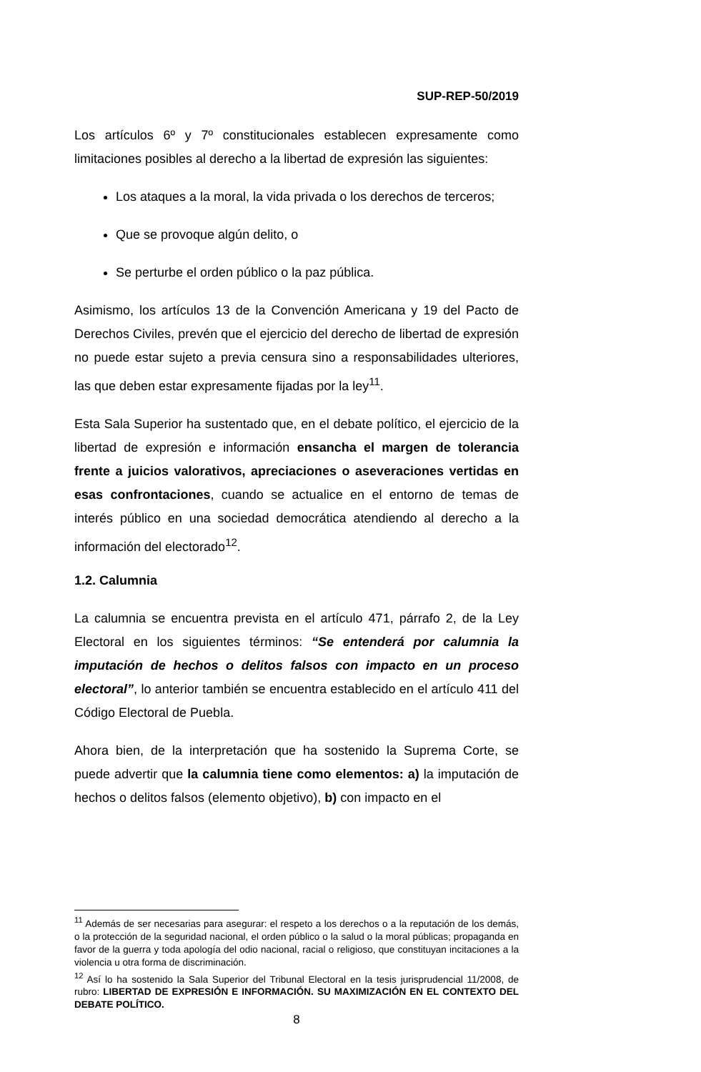SUP-REP-50/2019
Los artículos 6º y 7º constitucionales establecen expresamente como limitaciones posibles al derecho a la libertad de expresión las siguientes:
Los ataques a la moral, la vida privada o los derechos de terceros;
Que se provoque algún delito, o
Se perturbe el orden público o la paz pública.
Asimismo, los artículos 13 de la Convención Americana y 19 del Pacto de Derechos Civiles, prevén que el ejercicio del derecho de libertad de expresión no puede estar sujeto a previa censura sino a responsabilidades ulteriores, las que deben estar expresamente fijadas por la ley<sup>11</sup>.
Esta Sala Superior ha sustentado que, en el debate político, el ejercicio de la libertad de expresión e información ensancha el margen de tolerancia frente a juicios valorativos, apreciaciones o aseveraciones vertidas en esas confrontaciones, cuando se actualice en el entorno de temas de interés público en una sociedad democrática atendiendo al derecho a la información del electorado<sup>12</sup>.
1.2. Calumnia
La calumnia se encuentra prevista en el artículo 471, párrafo 2, de la Ley Electoral en los siguientes términos: “Se entenderá por calumnia la imputación de hechos o delitos falsos con impacto en un proceso electoral”, lo anterior también se encuentra establecido en el artículo 411 del Código Electoral de Puebla.
Ahora bien, de la interpretación que ha sostenido la Suprema Corte, se puede advertir que la calumnia tiene como elementos: a) la imputación de hechos o delitos falsos (elemento objetivo), b) con impacto en el
<sup>11</sup> Además de ser necesarias para asegurar: el respeto a los derechos o a la reputación de los demás, o la protección de la seguridad nacional, el orden público o la salud o la moral públicas; propaganda en favor de la guerra y toda apología del odio nacional, racial o religioso, que constituyan incitaciones a la violencia u otra forma de discriminación.
<sup>12</sup> Así lo ha sostenido la Sala Superior del Tribunal Electoral en la tesis jurisprudencial 11/2008, de rubro: LIBERTAD DE EXPRESIÓN E INFORMACIÓN. SU MAXIMIZACIÓN EN EL CONTEXTO DEL DEBATE POLÍTICO.
8